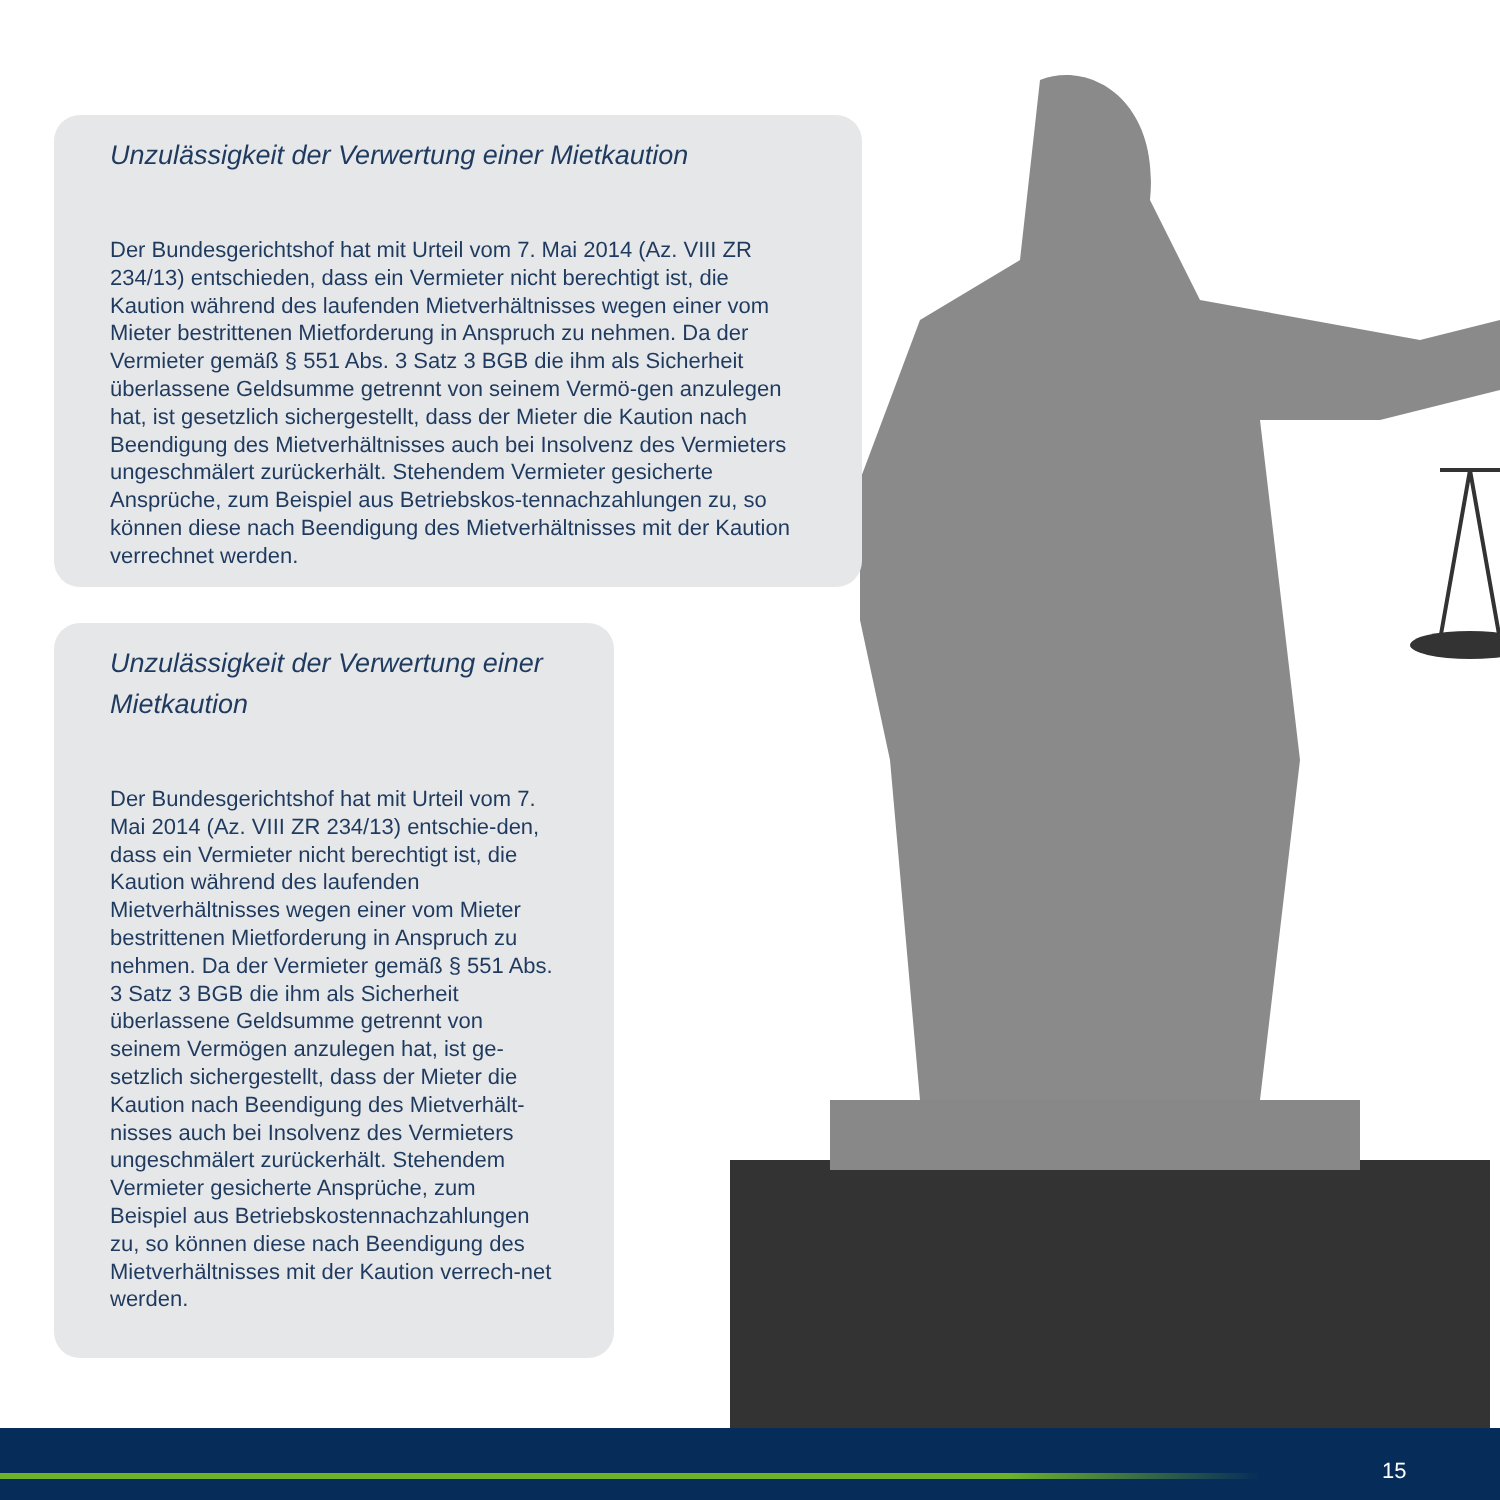Unzulässigkeit der Verwertung einer Mietkaution
Der Bundesgerichtshof hat mit Urteil vom 7. Mai 2014 (Az. VIII ZR 234/13) entschieden, dass ein Vermieter nicht berechtigt ist, die Kaution während des laufenden Mietverhältnisses wegen einer vom Mieter bestrittenen Mietforderung in Anspruch zu nehmen. Da der Vermieter gemäß § 551 Abs. 3 Satz 3 BGB die ihm als Sicherheit überlassene Geldsumme getrennt von seinem Vermö-gen anzulegen hat, ist gesetzlich sichergestellt, dass der Mieter die Kaution nach Beendigung des Mietverhältnisses auch bei Insolvenz des Vermieters ungeschmälert zurückerhält. Stehendem Vermieter gesicherte Ansprüche, zum Beispiel aus Betriebskos-tennachzahlungen zu, so können diese nach Beendigung des Mietverhältnisses mit der Kaution verrechnet werden.
Unzulässigkeit der Verwertung einer Mietkaution
Der Bundesgerichtshof hat mit Urteil vom 7. Mai 2014 (Az. VIII ZR 234/13) entschie-den, dass ein Vermieter nicht berechtigt ist, die Kaution während des laufenden Mietverhältnisses wegen einer vom Mieter bestrittenen Mietforderung in Anspruch zu nehmen. Da der Vermieter gemäß § 551 Abs. 3 Satz 3 BGB die ihm als Sicherheit überlassene Geldsumme getrennt von seinem Vermögen anzulegen hat, ist ge-setzlich sichergestellt, dass der Mieter die Kaution nach Beendigung des Mietverhält-nisses auch bei Insolvenz des Vermieters ungeschmälert zurückerhält. Stehendem Vermieter gesicherte Ansprüche, zum Beispiel aus Betriebskostennachzahlungen zu, so können diese nach Beendigung des Mietverhältnisses mit der Kaution verrech-net werden.
15